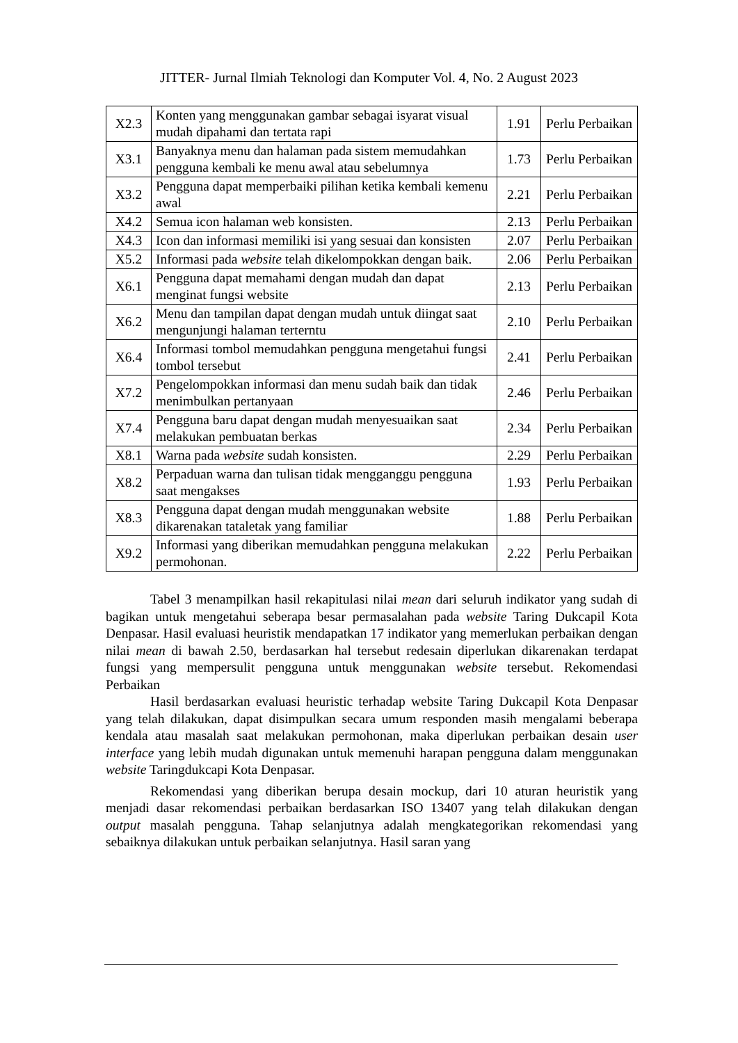JITTER- Jurnal Ilmiah Teknologi dan Komputer Vol. 4, No. 2 August 2023
| X2.3 | Konten yang menggunakan gambar sebagai isyarat visual mudah dipahami dan tertata rapi | 1.91 | Perlu Perbaikan |
| X3.1 | Banyaknya menu dan halaman pada sistem memudahkan pengguna kembali ke menu awal atau sebelumnya | 1.73 | Perlu Perbaikan |
| X3.2 | Pengguna dapat memperbaiki pilihan ketika kembali kemenu awal | 2.21 | Perlu Perbaikan |
| X4.2 | Semua icon halaman web konsisten. | 2.13 | Perlu Perbaikan |
| X4.3 | Icon dan informasi memiliki isi yang sesuai dan konsisten | 2.07 | Perlu Perbaikan |
| X5.2 | Informasi pada website telah dikelompokkan dengan baik. | 2.06 | Perlu Perbaikan |
| X6.1 | Pengguna dapat memahami dengan mudah dan dapat menginat fungsi website | 2.13 | Perlu Perbaikan |
| X6.2 | Menu dan tampilan dapat dengan mudah untuk diingat saat mengunjungi halaman terterntu | 2.10 | Perlu Perbaikan |
| X6.4 | Informasi tombol memudahkan pengguna mengetahui fungsi tombol tersebut | 2.41 | Perlu Perbaikan |
| X7.2 | Pengelompokkan informasi dan menu sudah baik dan tidak menimbulkan pertanyaan | 2.46 | Perlu Perbaikan |
| X7.4 | Pengguna baru dapat dengan mudah menyesuaikan saat melakukan pembuatan berkas | 2.34 | Perlu Perbaikan |
| X8.1 | Warna pada website sudah konsisten. | 2.29 | Perlu Perbaikan |
| X8.2 | Perpaduan warna dan tulisan tidak mengganggu pengguna saat mengakses | 1.93 | Perlu Perbaikan |
| X8.3 | Pengguna dapat dengan mudah menggunakan website dikarenakan tataletak yang familiar | 1.88 | Perlu Perbaikan |
| X9.2 | Informasi yang diberikan memudahkan pengguna melakukan permohonan. | 2.22 | Perlu Perbaikan |
Tabel 3 menampilkan hasil rekapitulasi nilai mean dari seluruh indikator yang sudah di bagikan untuk mengetahui seberapa besar permasalahan pada website Taring Dukcapil Kota Denpasar. Hasil evaluasi heuristik mendapatkan 17 indikator yang memerlukan perbaikan dengan nilai mean di bawah 2.50, berdasarkan hal tersebut redesain diperlukan dikarenakan terdapat fungsi yang mempersulit pengguna untuk menggunakan website tersebut. Rekomendasi Perbaikan
Hasil berdasarkan evaluasi heuristic terhadap website Taring Dukcapil Kota Denpasar yang telah dilakukan, dapat disimpulkan secara umum responden masih mengalami beberapa kendala atau masalah saat melakukan permohonan, maka diperlukan perbaikan desain user interface yang lebih mudah digunakan untuk memenuhi harapan pengguna dalam menggunakan website Taringdukcapi Kota Denpasar.
Rekomendasi yang diberikan berupa desain mockup, dari 10 aturan heuristik yang menjadi dasar rekomendasi perbaikan berdasarkan ISO 13407 yang telah dilakukan dengan output masalah pengguna. Tahap selanjutnya adalah mengkategorikan rekomendasi yang sebaiknya dilakukan untuk perbaikan selanjutnya. Hasil saran yang